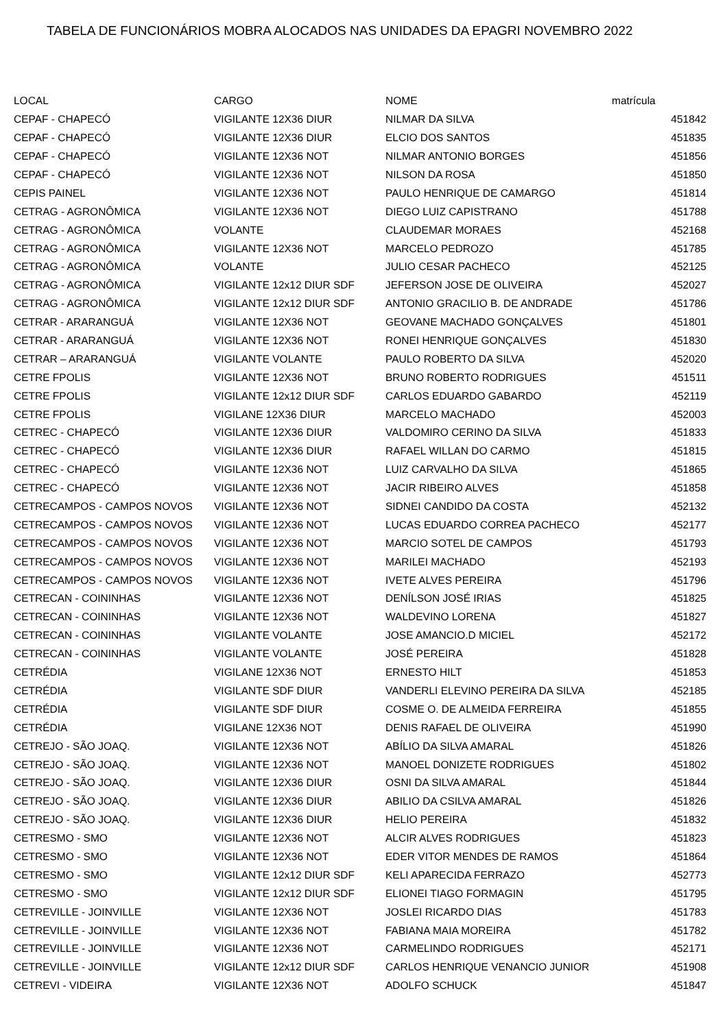TABELA DE FUNCIONÁRIOS MOBRA ALOCADOS NAS UNIDADES DA EPAGRI NOVEMBRO 2022
| LOCAL | CARGO | NOME | matrícula |
| --- | --- | --- | --- |
| CEPAF - CHAPECÓ | VIGILANTE 12X36 DIUR | NILMAR DA SILVA | 451842 |
| CEPAF - CHAPECÓ | VIGILANTE 12X36 DIUR | ELCIO DOS SANTOS | 451835 |
| CEPAF - CHAPECÓ | VIGILANTE 12X36 NOT | NILMAR ANTONIO BORGES | 451856 |
| CEPAF - CHAPECÓ | VIGILANTE 12X36 NOT | NILSON DA ROSA | 451850 |
| CEPIS PAINEL | VIGILANTE 12X36 NOT | PAULO HENRIQUE DE CAMARGO | 451814 |
| CETRAG - AGRONÔMICA | VIGILANTE 12X36 NOT | DIEGO LUIZ CAPISTRANO | 451788 |
| CETRAG - AGRONÔMICA | VOLANTE | CLAUDEMAR MORAES | 452168 |
| CETRAG - AGRONÔMICA | VIGILANTE 12X36 NOT | MARCELO PEDROZO | 451785 |
| CETRAG - AGRONÔMICA | VOLANTE | JULIO CESAR PACHECO | 452125 |
| CETRAG - AGRONÔMICA | VIGILANTE 12x12 DIUR SDF | JEFERSON JOSE DE OLIVEIRA | 452027 |
| CETRAG - AGRONÔMICA | VIGILANTE 12x12 DIUR SDF | ANTONIO GRACILIO B. DE ANDRADE | 451786 |
| CETRAR - ARARANGUÁ | VIGILANTE 12X36 NOT | GEOVANE MACHADO GONÇALVES | 451801 |
| CETRAR - ARARANGUÁ | VIGILANTE 12X36 NOT | RONEI HENRIQUE GONÇALVES | 451830 |
| CETRAR – ARARANGUÁ | VIGILANTE VOLANTE | PAULO ROBERTO DA SILVA | 452020 |
| CETRE FPOLIS | VIGILANTE 12X36 NOT | BRUNO ROBERTO RODRIGUES | 451511 |
| CETRE FPOLIS | VIGILANTE 12x12 DIUR SDF | CARLOS EDUARDO GABARDO | 452119 |
| CETRE FPOLIS | VIGILANE 12X36 DIUR | MARCELO MACHADO | 452003 |
| CETREC - CHAPECÓ | VIGILANTE 12X36 DIUR | VALDOMIRO CERINO DA SILVA | 451833 |
| CETREC - CHAPECÓ | VIGILANTE 12X36 DIUR | RAFAEL WILLAN DO CARMO | 451815 |
| CETREC - CHAPECÓ | VIGILANTE 12X36 NOT | LUIZ CARVALHO DA SILVA | 451865 |
| CETREC - CHAPECÓ | VIGILANTE 12X36 NOT | JACIR RIBEIRO ALVES | 451858 |
| CETRECAMPOS - CAMPOS NOVOS | VIGILANTE 12X36 NOT | SIDNEI CANDIDO DA COSTA | 452132 |
| CETRECAMPOS - CAMPOS NOVOS | VIGILANTE 12X36 NOT | LUCAS EDUARDO CORREA PACHECO | 452177 |
| CETRECAMPOS - CAMPOS NOVOS | VIGILANTE 12X36 NOT | MARCIO SOTEL DE CAMPOS | 451793 |
| CETRECAMPOS - CAMPOS NOVOS | VIGILANTE 12X36 NOT | MARILEI MACHADO | 452193 |
| CETRECAMPOS - CAMPOS NOVOS | VIGILANTE 12X36 NOT | IVETE ALVES PEREIRA | 451796 |
| CETRECAN - COININHAS | VIGILANTE 12X36 NOT | DENÍLSON JOSÉ IRIAS | 451825 |
| CETRECAN - COININHAS | VIGILANTE 12X36 NOT | WALDEVINO LORENA | 451827 |
| CETRECAN - COININHAS | VIGILANTE VOLANTE | JOSE AMANCIO.D MICIEL | 452172 |
| CETRECAN - COININHAS | VIGILANTE VOLANTE | JOSÉ PEREIRA | 451828 |
| CETRÉDIA | VIGILANE 12X36 NOT | ERNESTO HILT | 451853 |
| CETRÉDIA | VIGILANTE SDF DIUR | VANDERLI ELEVINO PEREIRA DA SILVA | 452185 |
| CETRÉDIA | VIGILANTE SDF DIUR | COSME O. DE ALMEIDA FERREIRA | 451855 |
| CETRÉDIA | VIGILANE 12X36 NOT | DENIS RAFAEL DE OLIVEIRA | 451990 |
| CETREJO - SÃO JOAQ. | VIGILANTE 12X36 NOT | ABÍLIO DA SILVA AMARAL | 451826 |
| CETREJO - SÃO JOAQ. | VIGILANTE 12X36 NOT | MANOEL DONIZETE RODRIGUES | 451802 |
| CETREJO - SÃO JOAQ. | VIGILANTE 12X36 DIUR | OSNI DA SILVA AMARAL | 451844 |
| CETREJO - SÃO JOAQ. | VIGILANTE 12X36 DIUR | ABILIO DA CSILVA AMARAL | 451826 |
| CETREJO - SÃO JOAQ. | VIGILANTE 12X36 DIUR | HELIO PEREIRA | 451832 |
| CETRESMO - SMO | VIGILANTE 12X36 NOT | ALCIR ALVES RODRIGUES | 451823 |
| CETRESMO - SMO | VIGILANTE 12X36 NOT | EDER VITOR MENDES DE RAMOS | 451864 |
| CETRESMO - SMO | VIGILANTE 12x12 DIUR SDF | KELI APARECIDA FERRAZO | 452773 |
| CETRESMO - SMO | VIGILANTE 12x12 DIUR SDF | ELIONEI TIAGO FORMAGIN | 451795 |
| CETREVILLE - JOINVILLE | VIGILANTE 12X36 NOT | JOSLEI RICARDO DIAS | 451783 |
| CETREVILLE - JOINVILLE | VIGILANTE 12X36 NOT | FABIANA MAIA MOREIRA | 451782 |
| CETREVILLE - JOINVILLE | VIGILANTE 12X36 NOT | CARMELINDO RODRIGUES | 452171 |
| CETREVILLE - JOINVILLE | VIGILANTE 12x12 DIUR SDF | CARLOS HENRIQUE VENANCIO JUNIOR | 451908 |
| CETREVI - VIDEIRA | VIGILANTE 12X36 NOT | ADOLFO SCHUCK | 451847 |